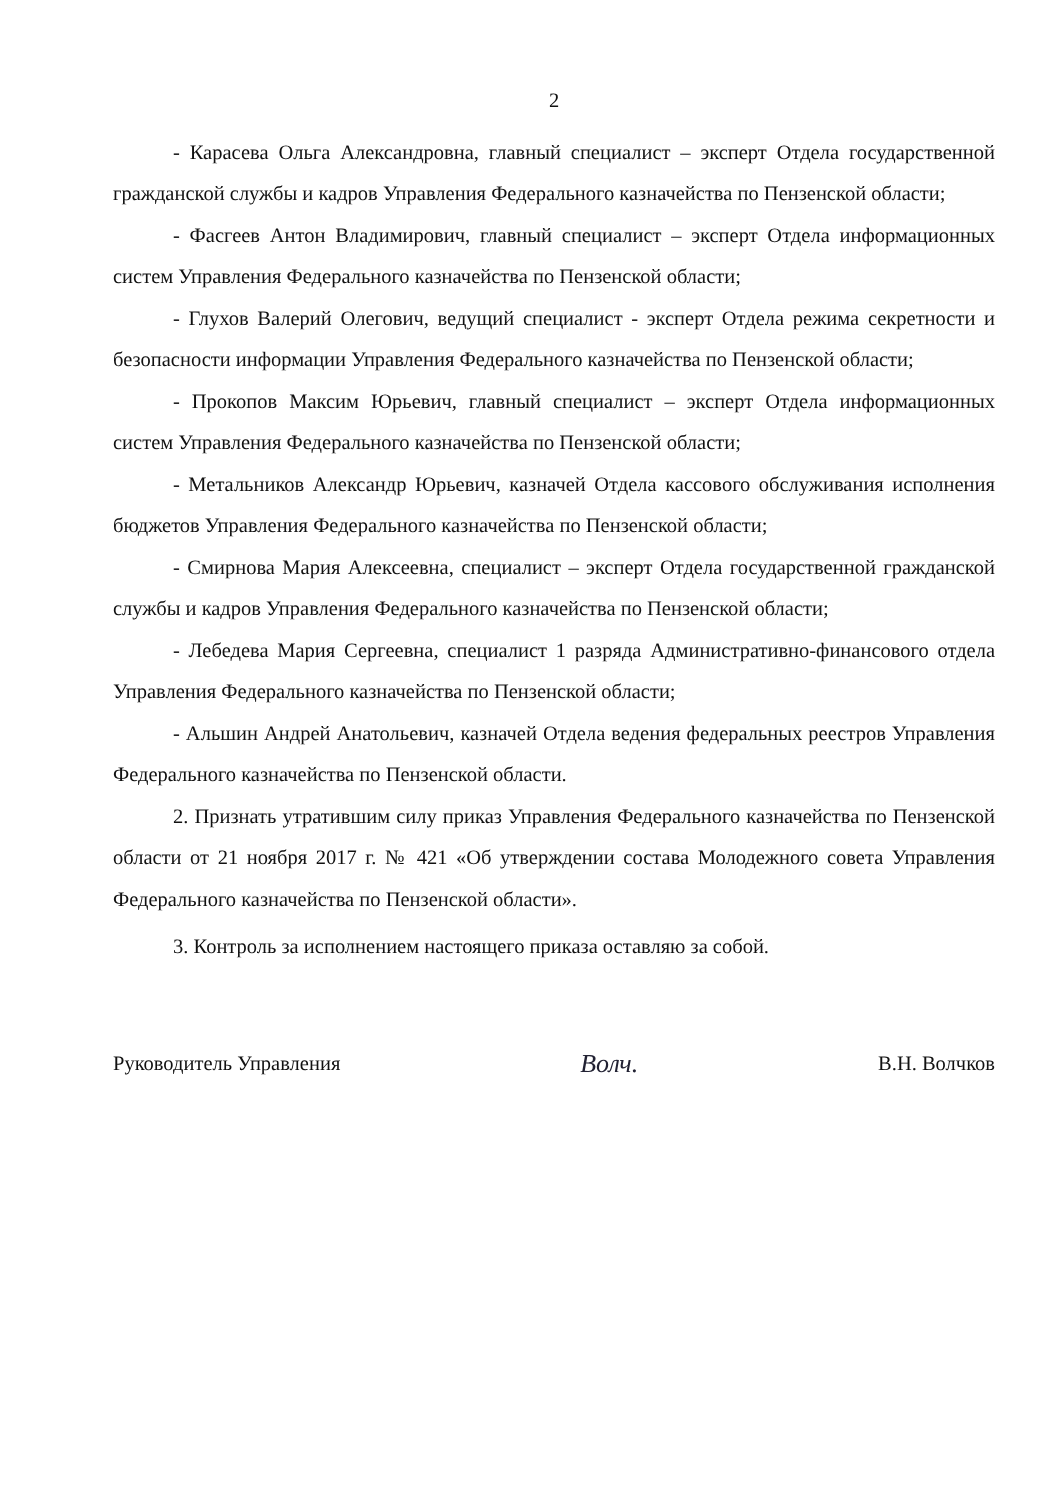2
- Карасева Ольга Александровна, главный специалист – эксперт Отдела государственной гражданской службы и кадров Управления Федерального казначейства по Пензенской области;
- Фасгеев Антон Владимирович, главный специалист – эксперт Отдела информационных систем Управления Федерального казначейства по Пензенской области;
- Глухов Валерий Олегович, ведущий специалист - эксперт Отдела режима секретности и безопасности информации Управления Федерального казначейства по Пензенской области;
- Прокопов Максим Юрьевич, главный специалист – эксперт Отдела информационных систем Управления Федерального казначейства по Пензенской области;
- Метальников Александр Юрьевич, казначей Отдела кассового обслуживания исполнения бюджетов Управления Федерального казначейства по Пензенской области;
- Смирнова Мария Алексеевна, специалист – эксперт Отдела государственной гражданской службы и кадров Управления Федерального казначейства по Пензенской области;
- Лебедева Мария Сергеевна, специалист 1 разряда Административно-финансового отдела Управления Федерального казначейства по Пензенской области;
- Альшин Андрей Анатольевич, казначей Отдела ведения федеральных реестров Управления Федерального казначейства по Пензенской области.
2. Признать утратившим силу приказ Управления Федерального казначейства по Пензенской области от 21 ноября 2017 г. № 421 «Об утверждении состава Молодежного совета Управления Федерального казначейства по Пензенской области».
3. Контроль за исполнением настоящего приказа оставляю за собой.
Руководитель Управления Волч. В.Н. Волчков